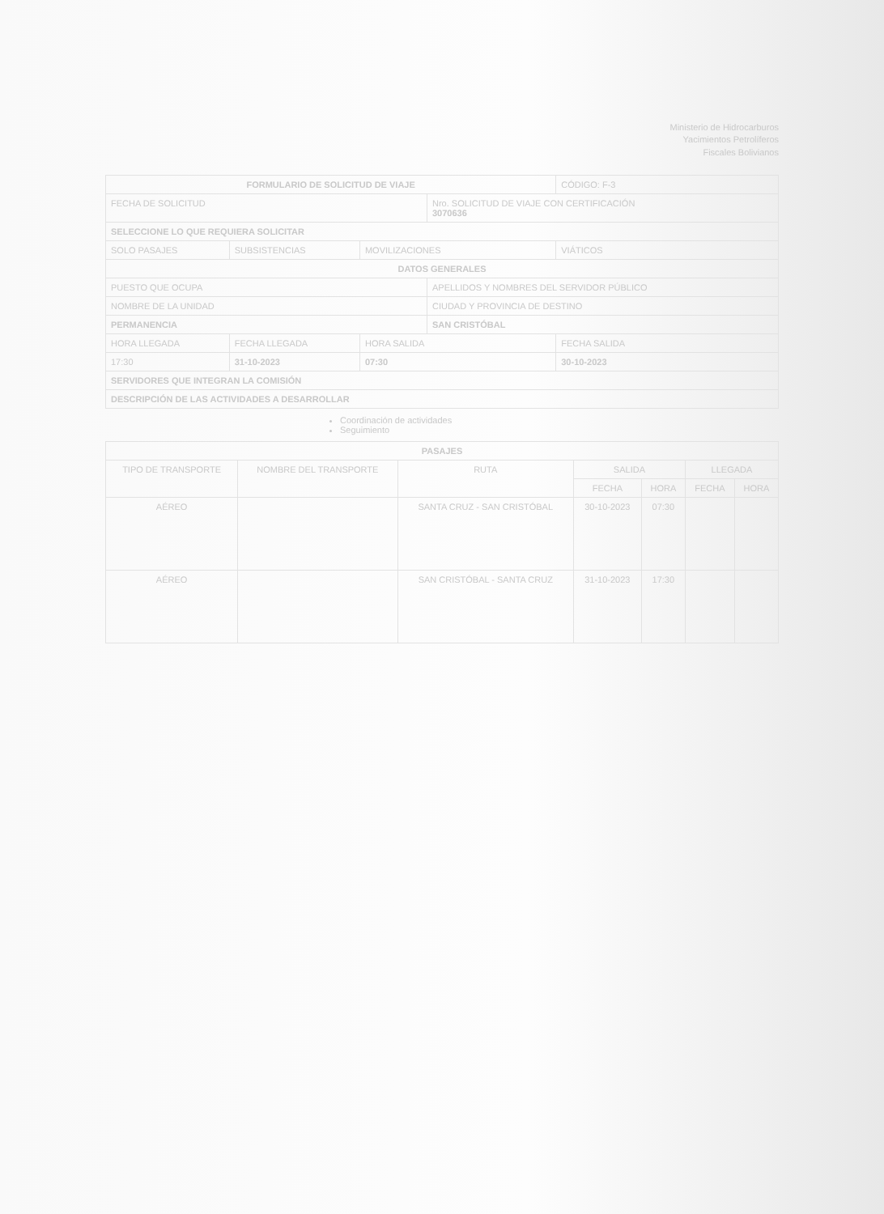Ministerio de Hidrocarburos
Yacimientos Petrolíferos
Fiscales Bolivianos
| FORMULARIO DE SOLICITUD DE VIAJE | | | | CÓDIGO: F-3 |
| FECHA DE SOLICITUD | | | Nro. SOLICITUD DE VIAJE CON CERTIFICACIÓN 3070636 | |
| SELECCIONE LO QUE REQUIERA SOLICITAR | | | | |
| SOLO PASAJES | SUBSISTENCIAS | MOVILIZACIONES | | VIÁTICOS |
| DATOS GENERALES | | | | |
| PUESTO QUE OCUPA | | | APELLIDOS Y NOMBRES DEL SERVIDOR PÚBLICO | |
| NOMBRE DE LA UNIDAD | | | CIUDAD Y PROVINCIA DE DESTINO | |
| PERMANENCIA | | | SAN CRISTÓBAL | |
| HORA LLEGADA | FECHA LLEGADA | HORA SALIDA | | FECHA SALIDA |
| 17:30 | 31-10-2023 | 07:30 | | 30-10-2023 |
| SERVIDORES QUE INTEGRAN LA COMISIÓN | | | | |
| DESCRIPCIÓN DE LAS ACTIVIDADES A DESARROLLAR | | | | |
Coordinación de actividades
Seguimiento
| PASAJES | | | | | | |
| --- | --- | --- | --- | --- | --- | --- |
| TIPO DE TRANSPORTE | NOMBRE DEL TRANSPORTE | RUTA | SALIDA | | LLEGADA | |
| | | | FECHA | HORA | FECHA | HORA |
| AÉREO | | SANTA CRUZ - SAN CRISTÓBAL | 30-10-2023 | 07:30 | | |
| AÉREO | | SAN CRISTÓBAL - SANTA CRUZ | 31-10-2023 | 17:30 | | |